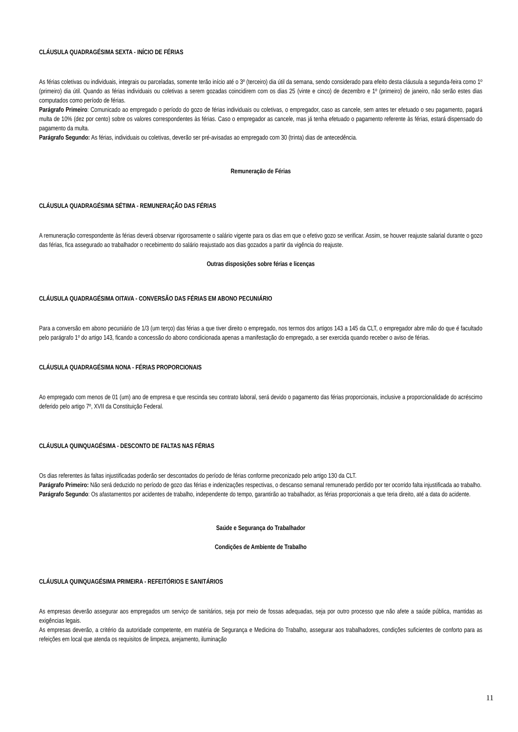CLÁUSULA QUADRAGÉSIMA SEXTA - INÍCIO DE FÉRIAS
As férias coletivas ou individuais, integrais ou parceladas, somente terão início até o 3º (terceiro) dia útil da semana, sendo considerado para efeito desta cláusula a segunda-feira como 1º (primeiro) dia útil. Quando as férias individuais ou coletivas a serem gozadas coincidirem com os dias 25 (vinte e cinco) de dezembro e 1º (primeiro) de janeiro, não serão estes dias computados como período de férias.
Parágrafo Primeiro: Comunicado ao empregado o período do gozo de férias individuais ou coletivas, o empregador, caso as cancele, sem antes ter efetuado o seu pagamento, pagará multa de 10% (dez por cento) sobre os valores correspondentes às férias. Caso o empregador as cancele, mas já tenha efetuado o pagamento referente às férias, estará dispensado do pagamento da multa.
Parágrafo Segundo: As férias, individuais ou coletivas, deverão ser pré-avisadas ao empregado com 30 (trinta) dias de antecedência.
Remuneração de Férias
CLÁUSULA QUADRAGÉSIMA SÉTIMA - REMUNERAÇÃO DAS FÉRIAS
A remuneração correspondente às férias deverá observar rigorosamente o salário vigente para os dias em que o efetivo gozo se verificar. Assim, se houver reajuste salarial durante o gozo das férias, fica assegurado ao trabalhador o recebimento do salário reajustado aos dias gozados a partir da vigência do reajuste.
Outras disposições sobre férias e licenças
CLÁUSULA QUADRAGÉSIMA OITAVA - CONVERSÃO DAS FÉRIAS EM ABONO PECUNIÁRIO
Para a conversão em abono pecuniário de 1/3 (um terço) das férias a que tiver direito o empregado, nos termos dos artigos 143 a 145 da CLT, o empregador abre mão do que é facultado pelo parágrafo 1º do artigo 143, ficando a concessão do abono condicionada apenas a manifestação do empregado, a ser exercida quando receber o aviso de férias.
CLÁUSULA QUADRAGÉSIMA NONA - FÉRIAS PROPORCIONAIS
Ao empregado com menos de 01 (um) ano de empresa e que rescinda seu contrato laboral, será devido o pagamento das férias proporcionais, inclusive a proporcionalidade do acréscimo deferido pelo artigo 7º, XVII da Constituição Federal.
CLÁUSULA QUINQUAGÉSIMA - DESCONTO DE FALTAS NAS FÉRIAS
Os dias referentes às faltas injustificadas poderão ser descontados do período de férias conforme preconizado pelo artigo 130 da CLT.
Parágrafo Primeiro: Não será deduzido no período de gozo das férias e indenizações respectivas, o descanso semanal remunerado perdido por ter ocorrido falta injustificada ao trabalho.
Parágrafo Segundo: Os afastamentos por acidentes de trabalho, independente do tempo, garantirão ao trabalhador, as férias proporcionais a que teria direito, até a data do acidente.
Saúde e Segurança do Trabalhador
Condições de Ambiente de Trabalho
CLÁUSULA QUINQUAGÉSIMA PRIMEIRA - REFEITÓRIOS E SANITÁRIOS
As empresas deverão assegurar aos empregados um serviço de sanitários, seja por meio de fossas adequadas, seja por outro processo que não afete a saúde pública, mantidas as exigências legais.
As empresas deverão, a critério da autoridade competente, em matéria de Segurança e Medicina do Trabalho, assegurar aos trabalhadores, condições suficientes de conforto para as refeições em local que atenda os requisitos de limpeza, arejamento, iluminação
11